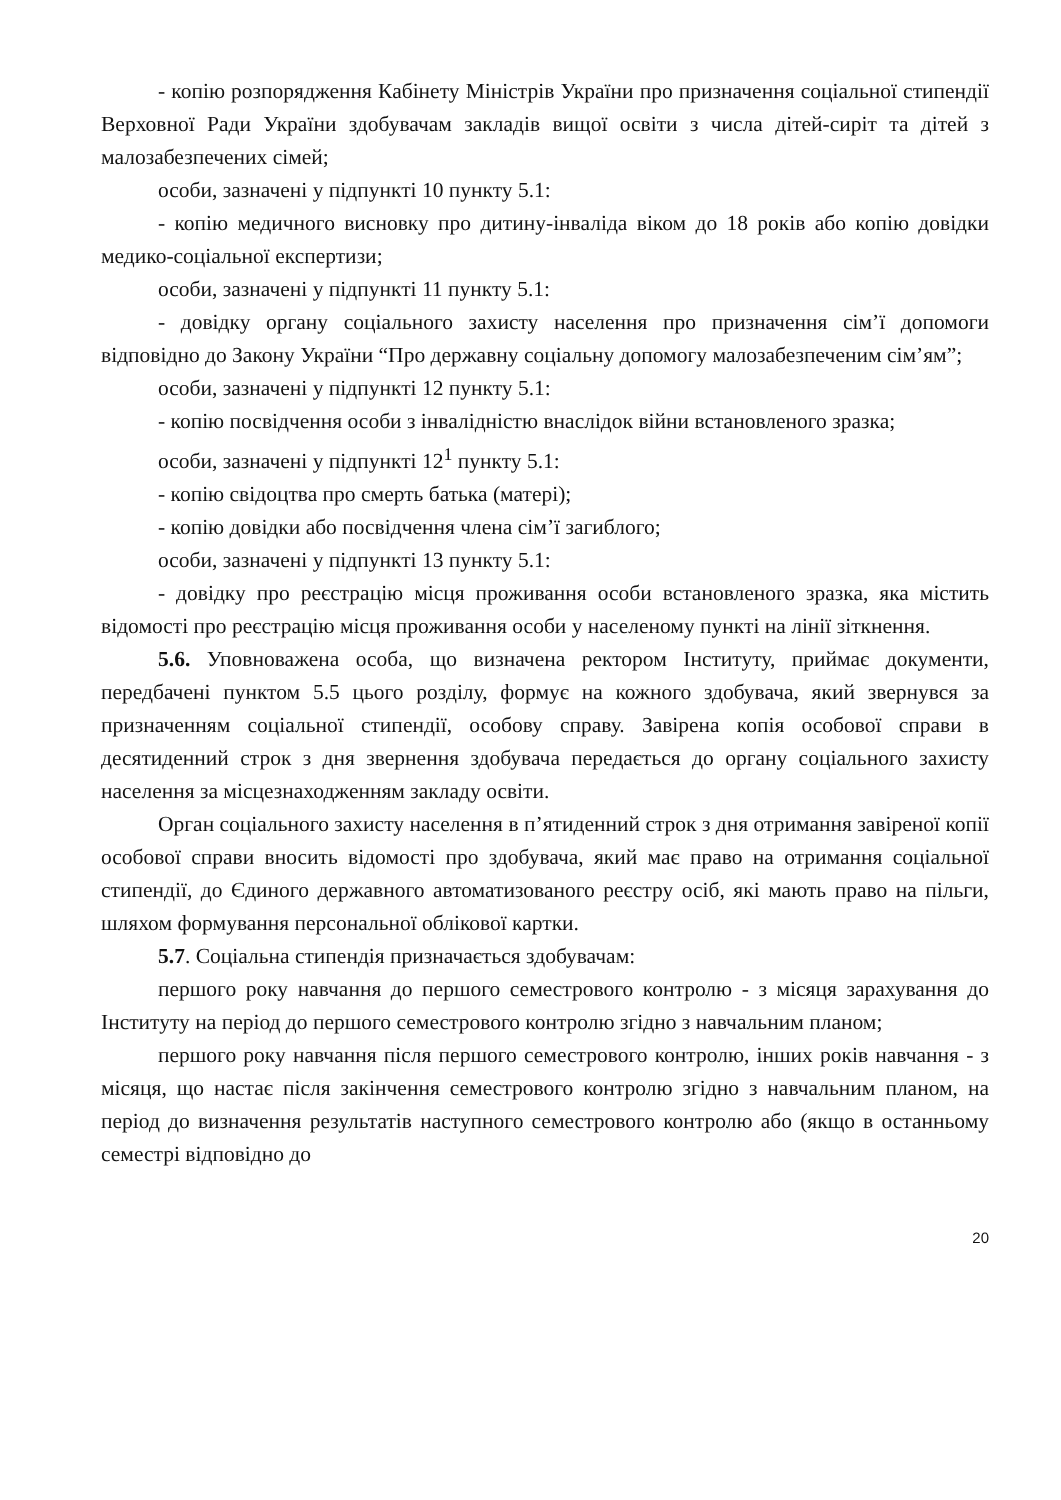- копію розпорядження Кабінету Міністрів України про призначення соціальної стипендії Верховної Ради України здобувачам закладів вищої освіти з числа дітей-сиріт та дітей з малозабезпечених сімей;
особи, зазначені у підпункті 10 пункту 5.1:
- копію медичного висновку про дитину-інваліда віком до 18 років або копію довідки медико-соціальної експертизи;
особи, зазначені у підпункті 11 пункту 5.1:
- довідку органу соціального захисту населення про призначення сім’ї допомоги відповідно до Закону України “Про державну соціальну допомогу малозабезпеченим сім’ям”;
особи, зазначені у підпункті 12 пункту 5.1:
- копію посвідчення особи з інвалідністю внаслідок війни встановленого зразка;
особи, зазначені у підпункті 12<sup>1</sup> пункту 5.1:
- копію свідоцтва про смерть батька (матері);
- копію довідки або посвідчення члена сім’ї загиблого;
особи, зазначені у підпункті 13 пункту 5.1:
- довідку про реєстрацію місця проживання особи встановленого зразка, яка містить відомості про реєстрацію місця проживання особи у населеному пункті на лінії зіткнення.
5.6. Уповноважена особа, що визначена ректором Інституту, приймає документи, передбачені пунктом 5.5 цього розділу, формує на кожного здобувача, який звернувся за призначенням соціальної стипендії, особову справу. Завірена копія особової справи в десятиденний строк з дня звернення здобувача передається до органу соціального захисту населення за місцезнаходженням закладу освіти.
Орган соціального захисту населення в п’ятиденний строк з дня отримання завіреної копії особової справи вносить відомості про здобувача, який має право на отримання соціальної стипендії, до Єдиного державного автоматизованого реєстру осіб, які мають право на пільги, шляхом формування персональної облікової картки.
5.7. Соціальна стипендія призначається здобувачам:
першого року навчання до першого семестрового контролю - з місяця зарахування до Інституту на період до першого семестрового контролю згідно з навчальним планом;
першого року навчання після першого семестрового контролю, інших років навчання - з місяця, що настає після закінчення семестрового контролю згідно з навчальним планом, на період до визначення результатів наступного семестрового контролю або (якщо в останньому семестрі відповідно до
20